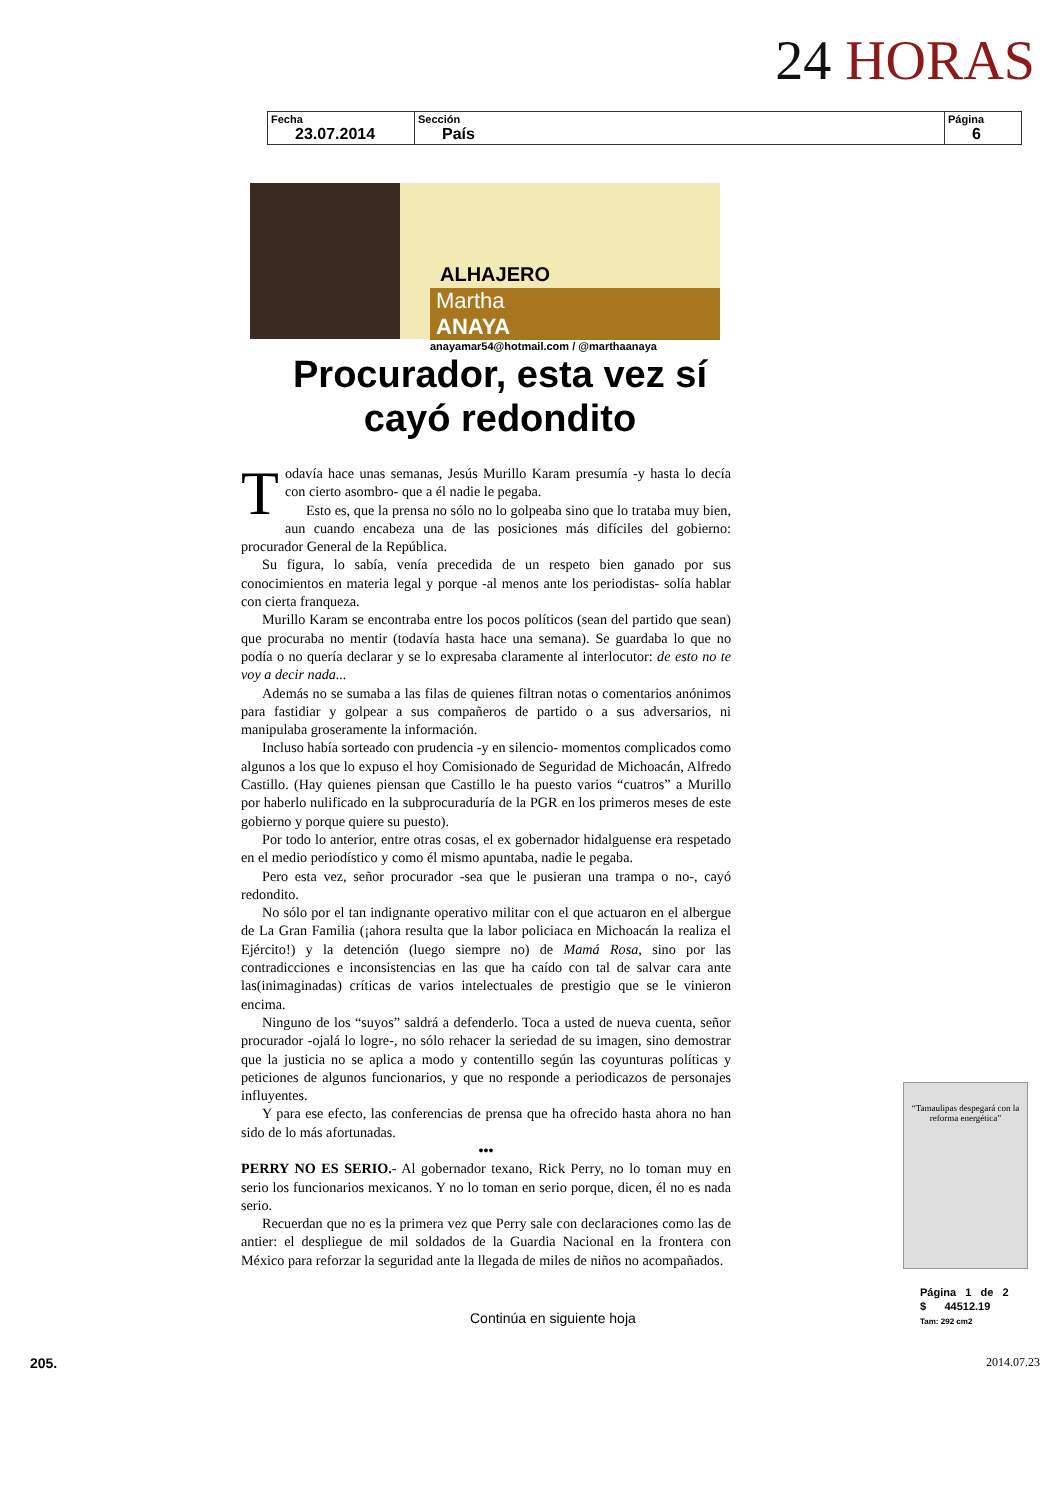24 HORAS
| Fecha 23.07.2014 | Sección País | Página 6 |
ALHAJERO
Martha ANAYA
anayamar54@hotmail.com / @marthaanaya
Procurador, esta vez sí cayó redondito
Todavía hace unas semanas, Jesús Murillo Karam presumía -y hasta lo decía con cierto asombro- que a él nadie le pegaba.
Esto es, que la prensa no sólo no lo golpeaba sino que lo trataba muy bien, aun cuando encabeza una de las posiciones más difíciles del gobierno: procurador General de la República.
Su figura, lo sabía, venía precedida de un respeto bien ganado por sus conocimientos en materia legal y porque -al menos ante los periodistas- solía hablar con cierta franqueza.
Murillo Karam se encontraba entre los pocos políticos (sean del partido que sean) que procuraba no mentir (todavía hasta hace una semana). Se guardaba lo que no podía o no quería declarar y se lo expresaba claramente al interlocutor: de esto no te voy a decir nada...
Además no se sumaba a las filas de quienes filtran notas o comentarios anónimos para fastidiar y golpear a sus compañeros de partido o a sus adversarios, ni manipulaba groseramente la información.
Incluso había sorteado con prudencia -y en silencio- momentos complicados como algunos a los que lo expuso el hoy Comisionado de Seguridad de Michoacán, Alfredo Castillo. (Hay quienes piensan que Castillo le ha puesto varios “cuatros” a Murillo por haberlo nulificado en la subprocuraduría de la PGR en los primeros meses de este gobierno y porque quiere su puesto).
Por todo lo anterior, entre otras cosas, el ex gobernador hidalguense era respetado en el medio periodístico y como él mismo apuntaba, nadie le pegaba.
Pero esta vez, señor procurador -sea que le pusieran una trampa o no-, cayó redondito.
No sólo por el tan indignante operativo militar con el que actuaron en el albergue de La Gran Familia (¡ahora resulta que la labor policiaca en Michoacán la realiza el Ejército!) y la detención (luego siempre no) de Mamá Rosa, sino por las contradicciones e inconsistencias en las que ha caído con tal de salvar cara ante las(inimaginadas) críticas de varios intelectuales de prestigio que se le vinieron encima.
Ninguno de los “suyos” saldrá a defenderlo. Toca a usted de nueva cuenta, señor procurador -ojalá lo logre-, no sólo rehacer la seriedad de su imagen, sino demostrar que la justicia no se aplica a modo y contentillo según las coyunturas políticas y peticiones de algunos funcionarios, y que no responde a periodicazos de personajes influyentes.
Y para ese efecto, las conferencias de prensa que ha ofrecido hasta ahora no han sido de lo más afortunadas.
•••
PERRY NO ES SERIO.- Al gobernador texano, Rick Perry, no lo toman muy en serio los funcionarios mexicanos. Y no lo toman en serio porque, dicen, él no es nada serio.
Recuerdan que no es la primera vez que Perry sale con declaraciones como las de antier: el despliegue de mil soldados de la Guardia Nacional en la frontera con México para reforzar la seguridad ante la llegada de miles de niños no acompañados.
Continúa en siguiente hoja
“Tamaulipas despegará con la reforma energética”
Página 1 de 2
$ 44512.19
Tam: 292 cm2
205. 2014.07.23